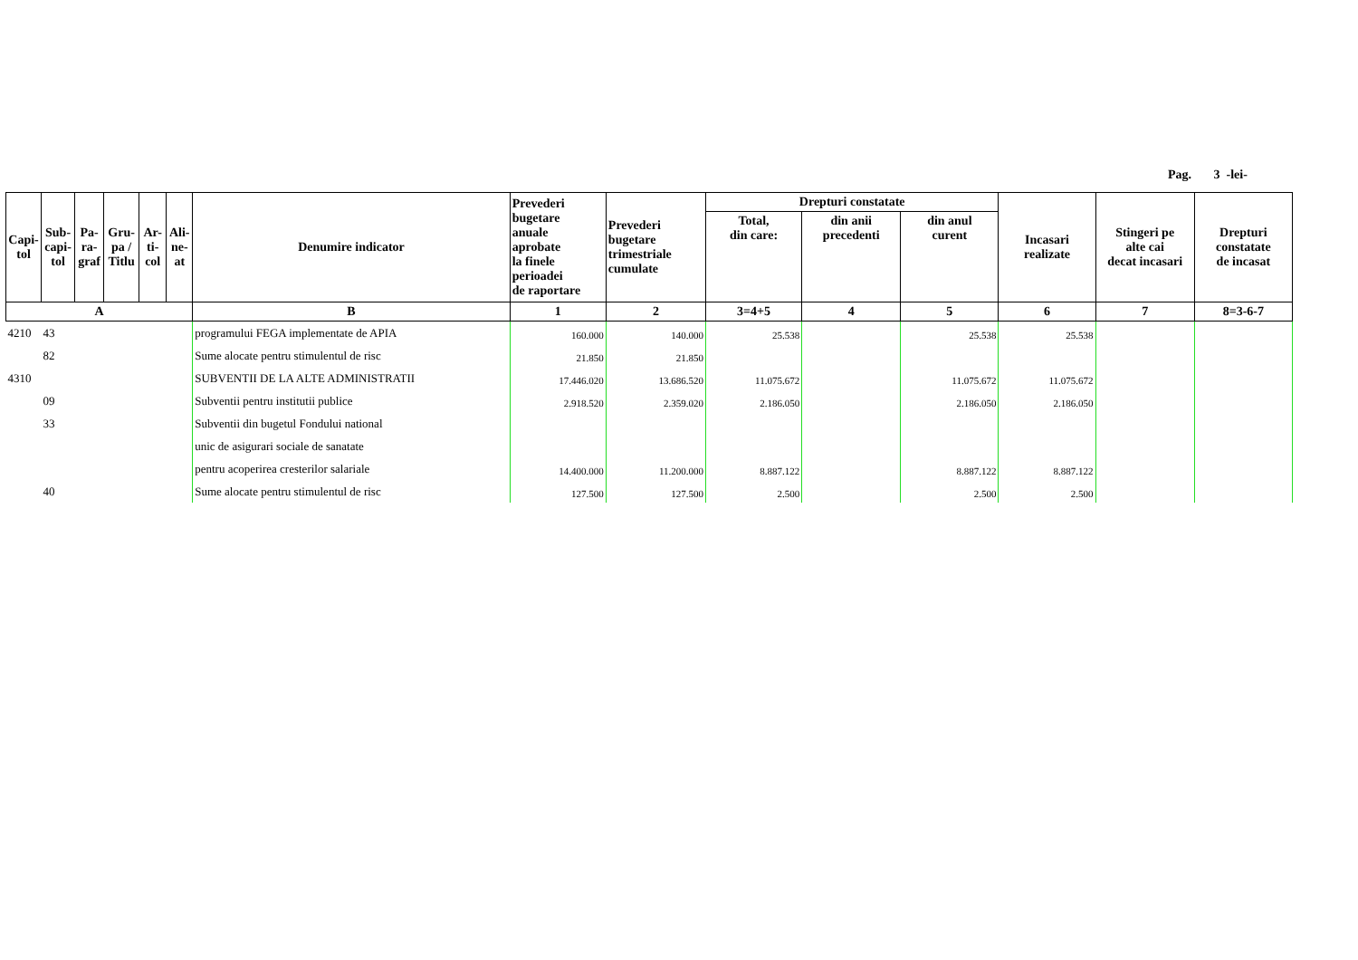Pag. 3 -lei-
| Capi- tol | Sub- capi- tol | Pa- ra- graf | Gru- pa / Titlu | Ar- ti- col | Ali- ne- at | Denumire indicator | Prevederi bugetare anuale aprobate la finele perioadei de raportare | Prevederi bugetare trimestriale cumulate | Drepturi constatate | | | Incasari realizate | Stingeri pe alte cai decat incasari | Drepturi constatate de incasat |
| --- | --- | --- | --- | --- | --- | --- | --- | --- | --- | --- | --- | --- | --- | --- |
| | | | | | | | | | Total, din care: | din anii precedenti | din anul curent | | | |
| A | | | | | | B | 1 | 2 | 3=4+5 | 4 | 5 | 6 | 7 | 8=3-6-7 |
| 4210 | 43 | | | | | programului FEGA implementate de APIA | 160.000 | 140.000 | 25.538 | | 25.538 | 25.538 | | |
| | 82 | | | | | Sume alocate pentru stimulentul de risc | 21.850 | 21.850 | | | | | | |
| 4310 | | | | | | SUBVENTII DE LA ALTE ADMINISTRATII | 17.446.020 | 13.686.520 | 11.075.672 | | 11.075.672 | 11.075.672 | | |
| | 09 | | | | | Subventii pentru institutii publice | 2.918.520 | 2.359.020 | 2.186.050 | | 2.186.050 | 2.186.050 | | |
| | 33 | | | | | Subventii din bugetul Fondului national | | | | | | | | |
| | | | | | | unic de asigurari sociale de sanatate | | | | | | | | |
| | | | | | | pentru acoperirea cresterilor salariale | 14.400.000 | 11.200.000 | 8.887.122 | | 8.887.122 | 8.887.122 | | |
| | 40 | | | | | Sume alocate pentru stimulentul de risc | 127.500 | 127.500 | 2.500 | | 2.500 | 2.500 | | |